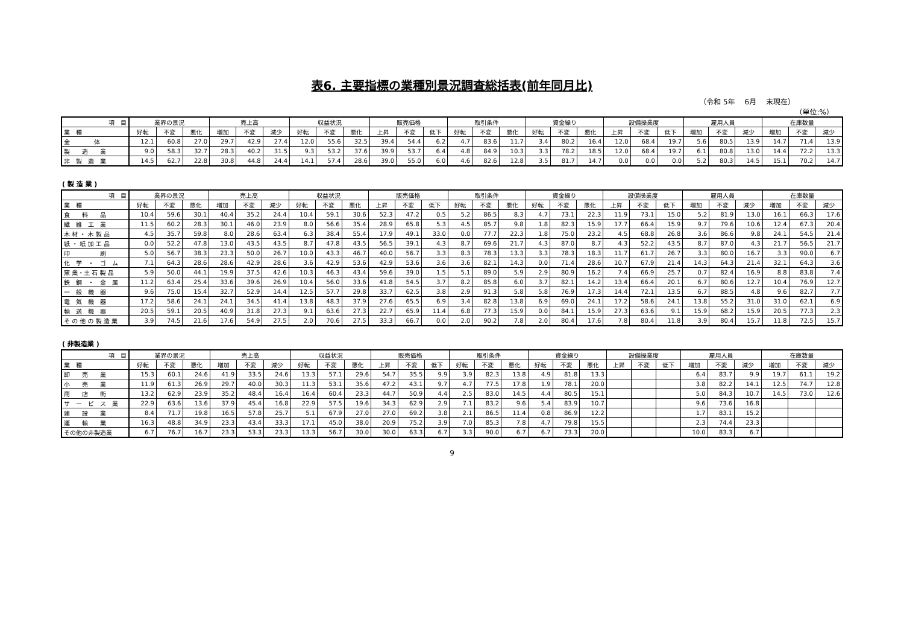表6. 主要指標の業種別景況調査総括表(前年同月比)
（令和 5年　 6月　 末現在）
（単位:%）
| 項 目 | 業界の景況 | | | 売上高 | | | 収益状況 | | | 販売価格 | | | 取引条件 | | | 資金繰り | | | 設備操業度 | | | 雇用人員 | | | 在庫数量 | | |
| 業 種 | 好転 | 不変 | 悪化 | 増加 | 不変 | 減少 | 好転 | 不変 | 悪化 | 上昇 | 不変 | 低下 | 好転 | 不変 | 悪化 | 好転 | 不変 | 悪化 | 上昇 | 不変 | 低下 | 増加 | 不変 | 減少 | 増加 | 不変 | 減少 |
| 全 体 | 12.1 | 60.8 | 27.0 | 29.7 | 42.9 | 27.4 | 12.0 | 55.6 | 32.5 | 39.4 | 54.4 | 6.2 | 4.7 | 83.6 | 11.7 | 3.4 | 80.2 | 16.4 | 12.0 | 68.4 | 19.7 | 5.6 | 80.5 | 13.9 | 14.7 | 71.4 | 13.9 |
| 製 造 業 | 9.0 | 58.3 | 32.7 | 28.3 | 40.2 | 31.5 | 9.3 | 53.2 | 37.6 | 39.9 | 53.7 | 6.4 | 4.8 | 84.9 | 10.3 | 3.3 | 78.2 | 18.5 | 12.0 | 68.4 | 19.7 | 6.1 | 80.8 | 13.0 | 14.4 | 72.2 | 13.3 |
| 非 製 造 業 | 14.5 | 62.7 | 22.8 | 30.8 | 44.8 | 24.4 | 14.1 | 57.4 | 28.6 | 39.0 | 55.0 | 6.0 | 4.6 | 82.6 | 12.8 | 3.5 | 81.7 | 14.7 | 0.0 | 0.0 | 0.0 | 5.2 | 80.3 | 14.5 | 15.1 | 70.2 | 14.7 |
( 製 造 業 )
| 項 目 | 業界の景況 | | | 売上高 | | | 収益状況 | | | 販売価格 | | | 取引条件 | | | 資金繰り | | | 設備操業度 | | | 雇用人員 | | | 在庫数量 | | |
| 業 種 | 好転 | 不変 | 悪化 | 増加 | 不変 | 減少 | 好転 | 不変 | 悪化 | 上昇 | 不変 | 低下 | 好転 | 不変 | 悪化 | 好転 | 不変 | 悪化 | 上昇 | 不変 | 低下 | 増加 | 不変 | 減少 | 増加 | 不変 | 減少 |
| 食 料 品 | 10.4 | 59.6 | 30.1 | 40.4 | 35.2 | 24.4 | 10.4 | 59.1 | 30.6 | 52.3 | 47.2 | 0.5 | 5.2 | 86.5 | 8.3 | 4.7 | 73.1 | 22.3 | 11.9 | 73.1 | 15.0 | 5.2 | 81.9 | 13.0 | 16.1 | 66.3 | 17.6 |
| 繊 維 工 業 | 11.5 | 60.2 | 28.3 | 30.1 | 46.0 | 23.9 | 8.0 | 56.6 | 35.4 | 28.9 | 65.8 | 5.3 | 4.5 | 85.7 | 9.8 | 1.8 | 82.3 | 15.9 | 17.7 | 66.4 | 15.9 | 9.7 | 79.6 | 10.6 | 12.4 | 67.3 | 20.4 |
| 木 材 ・ 木 製 品 | 4.5 | 35.7 | 59.8 | 8.0 | 28.6 | 63.4 | 6.3 | 38.4 | 55.4 | 17.9 | 49.1 | 33.0 | 0.0 | 77.7 | 22.3 | 1.8 | 75.0 | 23.2 | 4.5 | 68.8 | 26.8 | 3.6 | 86.6 | 9.8 | 24.1 | 54.5 | 21.4 |
| 紙 ・ 紙 加 工 品 | 0.0 | 52.2 | 47.8 | 13.0 | 43.5 | 43.5 | 8.7 | 47.8 | 43.5 | 56.5 | 39.1 | 4.3 | 8.7 | 69.6 | 21.7 | 4.3 | 87.0 | 8.7 | 4.3 | 52.2 | 43.5 | 8.7 | 87.0 | 4.3 | 21.7 | 56.5 | 21.7 |
| 印 刷 | 5.0 | 56.7 | 38.3 | 23.3 | 50.0 | 26.7 | 10.0 | 43.3 | 46.7 | 40.0 | 56.7 | 3.3 | 8.3 | 78.3 | 13.3 | 3.3 | 78.3 | 18.3 | 11.7 | 61.7 | 26.7 | 3.3 | 80.0 | 16.7 | 3.3 | 90.0 | 6.7 |
| 化 学 ・ ゴ ム | 7.1 | 64.3 | 28.6 | 28.6 | 42.9 | 28.6 | 3.6 | 42.9 | 53.6 | 42.9 | 53.6 | 3.6 | 3.6 | 82.1 | 14.3 | 0.0 | 71.4 | 28.6 | 10.7 | 67.9 | 21.4 | 14.3 | 64.3 | 21.4 | 32.1 | 64.3 | 3.6 |
| 窯 業・土 石 製 品 | 5.9 | 50.0 | 44.1 | 19.9 | 37.5 | 42.6 | 10.3 | 46.3 | 43.4 | 59.6 | 39.0 | 1.5 | 5.1 | 89.0 | 5.9 | 2.9 | 80.9 | 16.2 | 7.4 | 66.9 | 25.7 | 0.7 | 82.4 | 16.9 | 8.8 | 83.8 | 7.4 |
| 鉄 鋼 ・ 金 属 | 11.2 | 63.4 | 25.4 | 33.6 | 39.6 | 26.9 | 10.4 | 56.0 | 33.6 | 41.8 | 54.5 | 3.7 | 8.2 | 85.8 | 6.0 | 3.7 | 82.1 | 14.2 | 13.4 | 66.4 | 20.1 | 6.7 | 80.6 | 12.7 | 10.4 | 76.9 | 12.7 |
| 一 般 機 器 | 9.6 | 75.0 | 15.4 | 32.7 | 52.9 | 14.4 | 12.5 | 57.7 | 29.8 | 33.7 | 62.5 | 3.8 | 2.9 | 91.3 | 5.8 | 5.8 | 76.9 | 17.3 | 14.4 | 72.1 | 13.5 | 6.7 | 88.5 | 4.8 | 9.6 | 82.7 | 7.7 |
| 電 気 機 器 | 17.2 | 58.6 | 24.1 | 24.1 | 34.5 | 41.4 | 13.8 | 48.3 | 37.9 | 27.6 | 65.5 | 6.9 | 3.4 | 82.8 | 13.8 | 6.9 | 69.0 | 24.1 | 17.2 | 58.6 | 24.1 | 13.8 | 55.2 | 31.0 | 31.0 | 62.1 | 6.9 |
| 輸 送 機 器 | 20.5 | 59.1 | 20.5 | 40.9 | 31.8 | 27.3 | 9.1 | 63.6 | 27.3 | 22.7 | 65.9 | 11.4 | 6.8 | 77.3 | 15.9 | 0.0 | 84.1 | 15.9 | 27.3 | 63.6 | 9.1 | 15.9 | 68.2 | 15.9 | 20.5 | 77.3 | 2.3 |
| そ の 他 の 製 造 業 | 3.9 | 74.5 | 21.6 | 17.6 | 54.9 | 27.5 | 2.0 | 70.6 | 27.5 | 33.3 | 66.7 | 0.0 | 2.0 | 90.2 | 7.8 | 2.0 | 80.4 | 17.6 | 7.8 | 80.4 | 11.8 | 3.9 | 80.4 | 15.7 | 11.8 | 72.5 | 15.7 |
( 非製造業 )
| 項 目 | 業界の景況 | | | 売上高 | | | 収益状況 | | | 販売価格 | | | 取引条件 | | | 資金繰り | | | 設備操業度 | | | 雇用人員 | | | 在庫数量 | | |
| 業 種 | 好転 | 不変 | 悪化 | 増加 | 不変 | 減少 | 好転 | 不変 | 悪化 | 上昇 | 不変 | 低下 | 好転 | 不変 | 悪化 | 好転 | 不変 | 悪化 | 上昇 | 不変 | 低下 | 増加 | 不変 | 減少 | 増加 | 不変 | 減少 |
| 卸 売 業 | 15.3 | 60.1 | 24.6 | 41.9 | 33.5 | 24.6 | 13.3 | 57.1 | 29.6 | 54.7 | 35.5 | 9.9 | 3.9 | 82.3 | 13.8 | 4.9 | 81.8 | 13.3 | | | | 6.4 | 83.7 | 9.9 | 19.7 | 61.1 | 19.2 |
| 小 売 業 | 11.9 | 61.3 | 26.9 | 29.7 | 40.0 | 30.3 | 11.3 | 53.1 | 35.6 | 47.2 | 43.1 | 9.7 | 4.7 | 77.5 | 17.8 | 1.9 | 78.1 | 20.0 | | | | 3.8 | 82.2 | 14.1 | 12.5 | 74.7 | 12.8 |
| 商 店 街 | 13.2 | 62.9 | 23.9 | 35.2 | 48.4 | 16.4 | 16.4 | 60.4 | 23.3 | 44.7 | 50.9 | 4.4 | 2.5 | 83.0 | 14.5 | 4.4 | 80.5 | 15.1 | | | | 5.0 | 84.3 | 10.7 | 14.5 | 73.0 | 12.6 |
| サ ー ビ ス 業 | 22.9 | 63.6 | 13.6 | 37.9 | 45.4 | 16.8 | 22.9 | 57.5 | 19.6 | 34.3 | 62.9 | 2.9 | 7.1 | 83.2 | 9.6 | 5.4 | 83.9 | 10.7 | | | | 9.6 | 73.6 | 16.8 | | | |
| 建 設 業 | 8.4 | 71.7 | 19.8 | 16.5 | 57.8 | 25.7 | 5.1 | 67.9 | 27.0 | 27.0 | 69.2 | 3.8 | 2.1 | 86.5 | 11.4 | 0.8 | 86.9 | 12.2 | | | | 1.7 | 83.1 | 15.2 | | | |
| 運 輸 業 | 16.3 | 48.8 | 34.9 | 23.3 | 43.4 | 33.3 | 17.1 | 45.0 | 38.0 | 20.9 | 75.2 | 3.9 | 7.0 | 85.3 | 7.8 | 4.7 | 79.8 | 15.5 | | | | 2.3 | 74.4 | 23.3 | | | |
| その他の非製造業 | 6.7 | 76.7 | 16.7 | 23.3 | 53.3 | 23.3 | 13.3 | 56.7 | 30.0 | 30.0 | 63.3 | 6.7 | 3.3 | 90.0 | 6.7 | 6.7 | 73.3 | 20.0 | | | | 10.0 | 83.3 | 6.7 | | | |
9